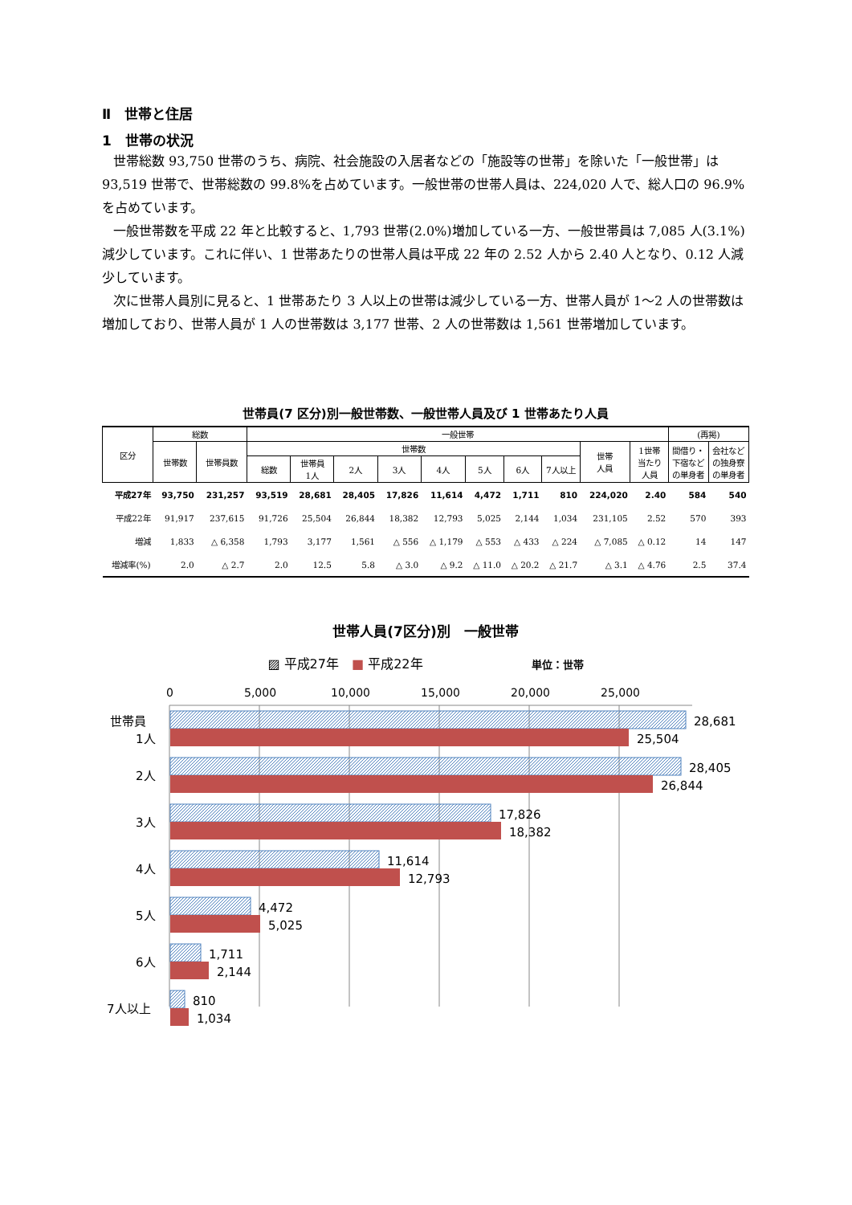Ⅱ　世帯と住居
1　世帯の状況
世帯総数 93,750 世帯のうち、病院、社会施設の入居者などの「施設等の世帯」を除いた「一般世帯」は 93,519 世帯で、世帯総数の 99.8%を占めています。一般世帯の世帯人員は、224,020 人で、総人口の 96.9%を占めています。
一般世帯数を平成 22 年と比較すると、1,793 世帯(2.0%)増加している一方、一般世帯員は 7,085 人(3.1%)減少しています。これに伴い、1 世帯あたりの世帯人員は平成 22 年の 2.52 人から 2.40 人となり、0.12 人減少しています。
次に世帯人員別に見ると、1 世帯あたり 3 人以上の世帯は減少している一方、世帯人員が 1～2 人の世帯数は増加しており、世帯人員が 1 人の世帯数は 3,177 世帯、2 人の世帯数は 1,561 世帯増加しています。
世帯員(7 区分)別一般世帯数、一般世帯人員及び 1 世帯あたり人員
| 区分 | 総数 | | 一般世帯 | | | | | | | | | | (再掲) | |
| --- | --- | --- | --- | --- | --- | --- | --- | --- | --- | --- | --- | --- | --- | --- |
| | 世帯数 | 世帯員数 | 世帯数 | | | | | | | | 世帯 人員 | 1世帯 当たり 人員 | 間借り・ 下宿など の単身者 | 会社など の独身寮 の単身者 |
| | | | 総数 | 世帯員 1人 | 2人 | 3人 | 4人 | 5人 | 6人 | 7人以上 | | | | |
| 平成27年 | 93,750 | 231,257 | 93,519 | 28,681 | 28,405 | 17,826 | 11,614 | 4,472 | 1,711 | 810 | 224,020 | 2.40 | 584 | 540 |
| 平成22年 | 91,917 | 237,615 | 91,726 | 25,504 | 26,844 | 18,382 | 12,793 | 5,025 | 2,144 | 1,034 | 231,105 | 2.52 | 570 | 393 |
| 増減 | 1,833 | △ 6,358 | 1,793 | 3,177 | 1,561 | △ 556 | △ 1,179 | △ 553 | △ 433 | △ 224 | △ 7,085 | △ 0.12 | 14 | 147 |
| 増減率(%) | 2.0 | △ 2.7 | 2.0 | 12.5 | 5.8 | △ 3.0 | △ 9.2 | △ 11.0 | △ 20.2 | △ 21.7 | △ 3.1 | △ 4.76 | 2.5 | 37.4 |
世帯人員(7区分)別　一般世帯
▨ 平成27年　■ 平成22年 単位：世帯
0
5,000
10,000
15,000
20,000
25,000
28,681
25,504
世帯員
1人
28,405
26,844
2人
17,826
18,382
3人
11,614
12,793
4人
4,472
5,025
5人
1,711
2,144
6人
810
1,034
7人以上